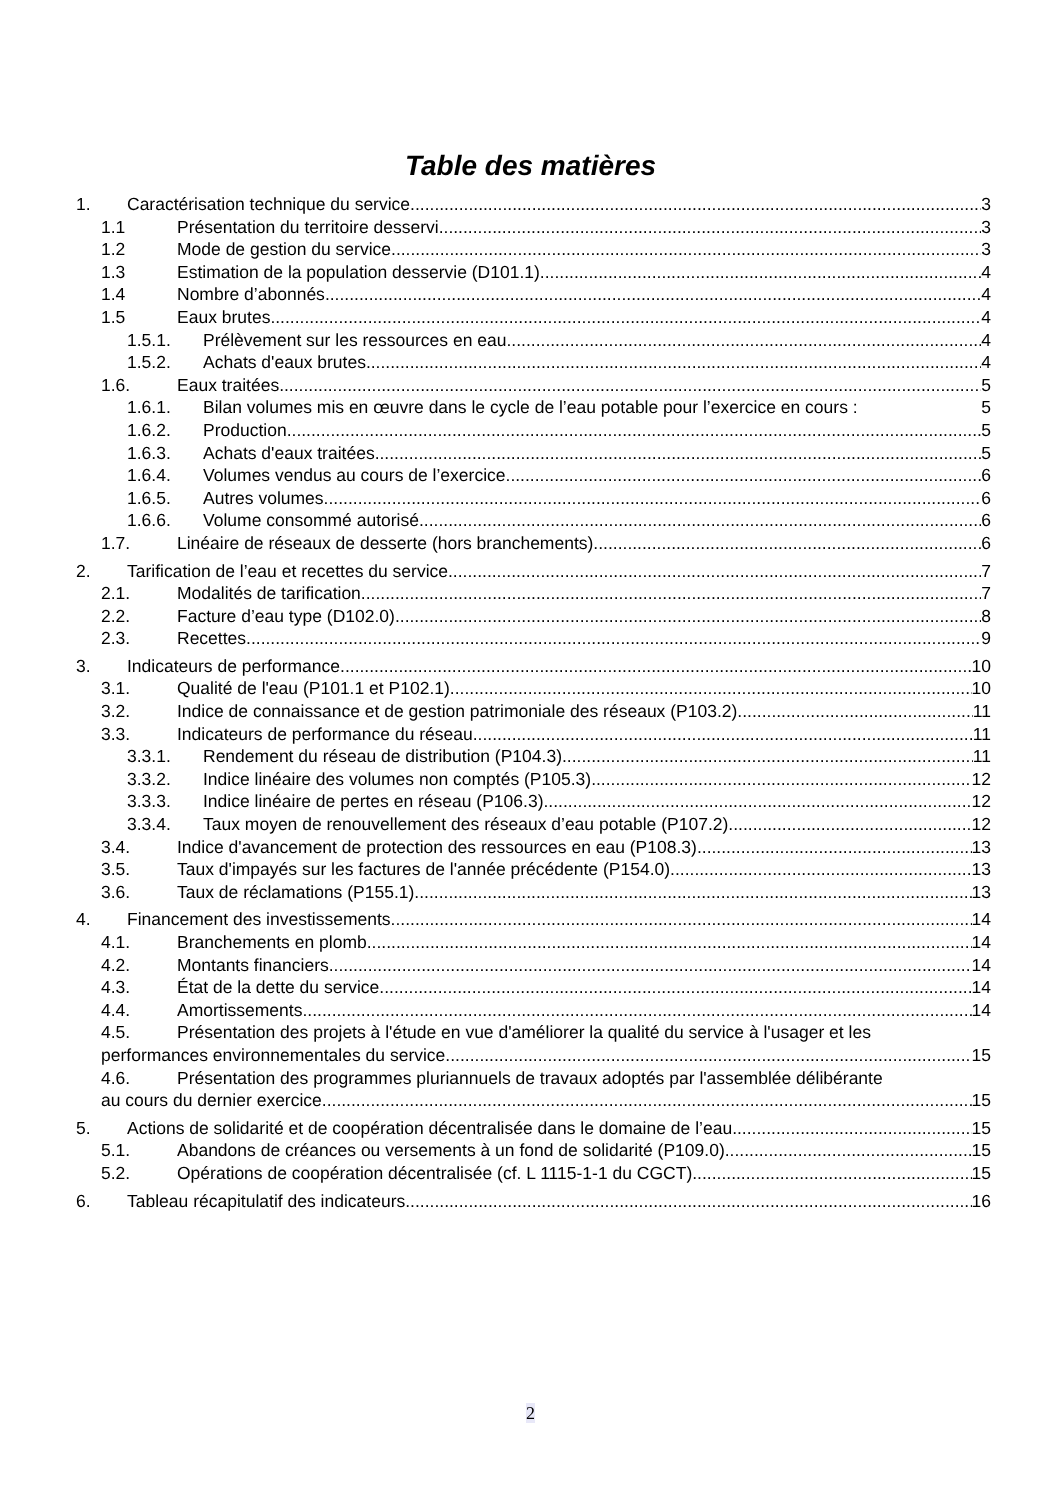Table des matières
1. Caractérisation technique du service 3
1.1 Présentation du territoire desservi 3
1.2 Mode de gestion du service 3
1.3 Estimation de la population desservie (D101.1) 4
1.4 Nombre d’abonnés 4
1.5 Eaux brutes 4
1.5.1. Prélèvement sur les ressources en eau 4
1.5.2. Achats d'eaux brutes 4
1.6. Eaux traitées 5
1.6.1. Bilan volumes mis en œuvre dans le cycle de l’eau potable pour l’exercice en cours : 5
1.6.2. Production 5
1.6.3. Achats d'eaux traitées 5
1.6.4. Volumes vendus au cours de l’exercice 6
1.6.5. Autres volumes 6
1.6.6. Volume consommé autorisé 6
1.7. Linéaire de réseaux de desserte (hors branchements) 6
2. Tarification de l’eau et recettes du service 7
2.1. Modalités de tarification 7
2.2. Facture d’eau type (D102.0) 8
2.3. Recettes 9
3. Indicateurs de performance 10
3.1. Qualité de l'eau (P101.1 et P102.1) 10
3.2. Indice de connaissance et de gestion patrimoniale des réseaux (P103.2) 11
3.3. Indicateurs de performance du réseau 11
3.3.1. Rendement du réseau de distribution (P104.3) 11
3.3.2. Indice linéaire des volumes non comptés (P105.3) 12
3.3.3. Indice linéaire de pertes en réseau (P106.3) 12
3.3.4. Taux moyen de renouvellement des réseaux d’eau potable (P107.2) 12
3.4. Indice d'avancement de protection des ressources en eau (P108.3) 13
3.5. Taux d'impayés sur les factures de l'année précédente (P154.0) 13
3.6. Taux de réclamations (P155.1) 13
4. Financement des investissements 14
4.1. Branchements en plomb 14
4.2. Montants financiers 14
4.3. État de la dette du service 14
4.4. Amortissements 14
4.5. Présentation des projets à l'étude en vue d'améliorer la qualité du service à l'usager et les
performances environnementales du service 15
4.6. Présentation des programmes pluriannuels de travaux adoptés par l'assemblée délibérante
au cours du dernier exercice 15
5. Actions de solidarité et de coopération décentralisée dans le domaine de l’eau 15
5.1. Abandons de créances ou versements à un fond de solidarité (P109.0) 15
5.2. Opérations de coopération décentralisée (cf. L 1115-1-1 du CGCT) 15
6. Tableau récapitulatif des indicateurs 16
2